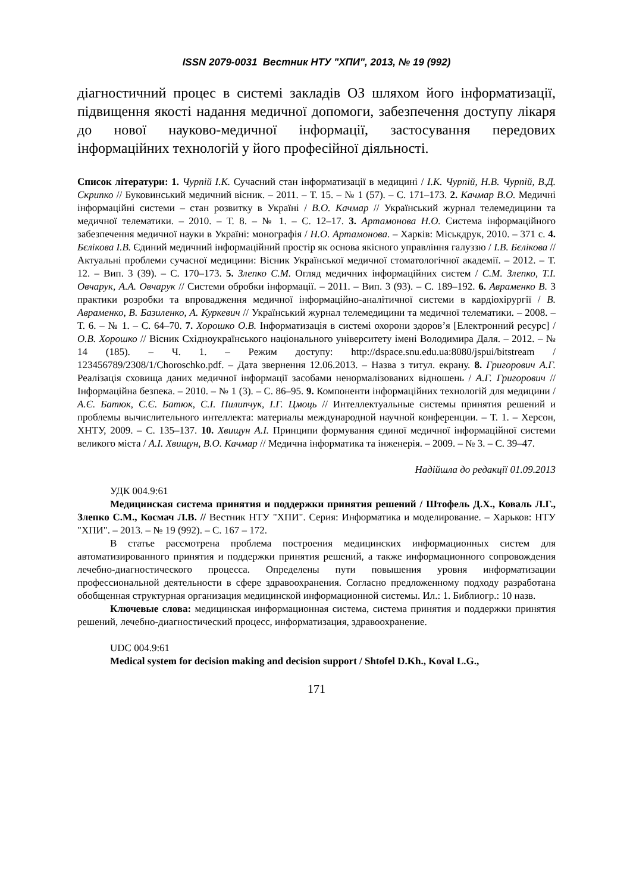ISSN 2079-0031 Вестник НТУ "ХПИ", 2013, № 19 (992)
діагностичний процес в системі закладів ОЗ шляхом його інформатизації, підвищення якості надання медичної допомоги, забезпечення доступу лікаря до нової науково-медичної інформації, застосування передових інформаційних технологій у його професійної діяльності.
Список літератури: 1. Чурпій І.К. Сучасний стан інформатизації в медицині / І.К. Чурпій, Н.В. Чурпій, В.Д. Скрипко // Буковинський медичний вісник. – 2011. – Т. 15. – № 1 (57). – С. 171–173. 2. Качмар В.О. Медичні інформаційні системи – стан розвитку в Україні / В.О. Качмар // Український журнал телемедицини та медичної телематики. – 2010. – Т. 8. – № 1. – С. 12–17. 3. Артамонова Н.О. Система інформаційного забезпечення медичної науки в Україні: монографія / Н.О. Артамонова. – Харків: Міськдрук, 2010. – 371 с. 4. Бєлікова І.В. Єдиний медичний інформаційний простір як основа якісного управління галуззю / І.В. Бєлікова // Актуальні проблеми сучасної медицини: Вісник Української медичної стоматологічної академії. – 2012. – Т. 12. – Вип. 3 (39). – С. 170–173. 5. Злепко С.М. Огляд медичних інформаційних систем / С.М. Злепко, Т.І. Овчарук, А.А. Овчарук // Системи обробки інформації. – 2011. – Вип. 3 (93). – С. 189–192. 6. Авраменко В. З практики розробки та впровадження медичної інформаційно-аналітичної системи в кардіохірургії / В. Авраменко, В. Базиленко, А. Куркевич // Український журнал телемедицини та медичної телематики. – 2008. – Т. 6. – № 1. – С. 64–70. 7. Хорошко О.В. Інформатизація в системі охорони здоров’я [Електронний ресурс] / О.В. Хорошко // Вісник Східноукраїнського національного університету імені Володимира Даля. – 2012. – № 14 (185). – Ч. 1. – Режим доступу: http://dspace.snu.edu.ua:8080/jspui/bitstream / 123456789/2308/1/Choroschko.pdf. – Дата звернення 12.06.2013. – Назва з титул. екрану. 8. Григорович А.Г. Реалізація сховища даних медичної інформації засобами ненормалізованих відношень / А.Г. Григорович // Інформаційна безпека. – 2010. – № 1 (3). – С. 86–95. 9. Компоненти інформаційних технологій для медицини / А.Є. Батюк, С.Є. Батюк, С.І. Пилипчук, І.Г. Цмоць // Интеллектуальные системы принятия решений и проблемы вычислительного интеллекта: материалы международной научной конференции. – Т. 1. – Херсон, ХНТУ, 2009. – С. 135–137. 10. Хвищун А.І. Принципи формування єдиної медичної інформаційної системи великого міста / А.І. Хвищун, В.О. Качмар // Медична інформатика та інженерія. – 2009. – № 3. – С. 39–47.
Надійшла до редакції 01.09.2013
УДК 004.9:61
Медицинская система принятия и поддержки принятия решений / Штофель Д.Х., Коваль Л.Г., Злепко С.М., Космач Л.В. // Вестник НТУ "ХПИ". Серия: Информатика и моделирование. – Харьков: НТУ "ХПИ". – 2013. – № 19 (992). – С. 167 – 172.
В статье рассмотрена проблема построения медицинских информационных систем для автоматизированного принятия и поддержки принятия решений, а также информационного сопровождения лечебно-диагностического процесса. Определены пути повышения уровня информатизации профессиональной деятельности в сфере здравоохранения. Согласно предложенному подходу разработана обобщенная структурная организация медицинской информационной системы. Ил.: 1. Библиогр.: 10 назв.
Ключевые слова: медицинская информационная система, система принятия и поддержки принятия решений, лечебно-диагностический процесс, информатизация, здравоохранение.
UDC 004.9:61
Medical system for decision making and decision support / Shtofel D.Kh., Koval L.G.,
171